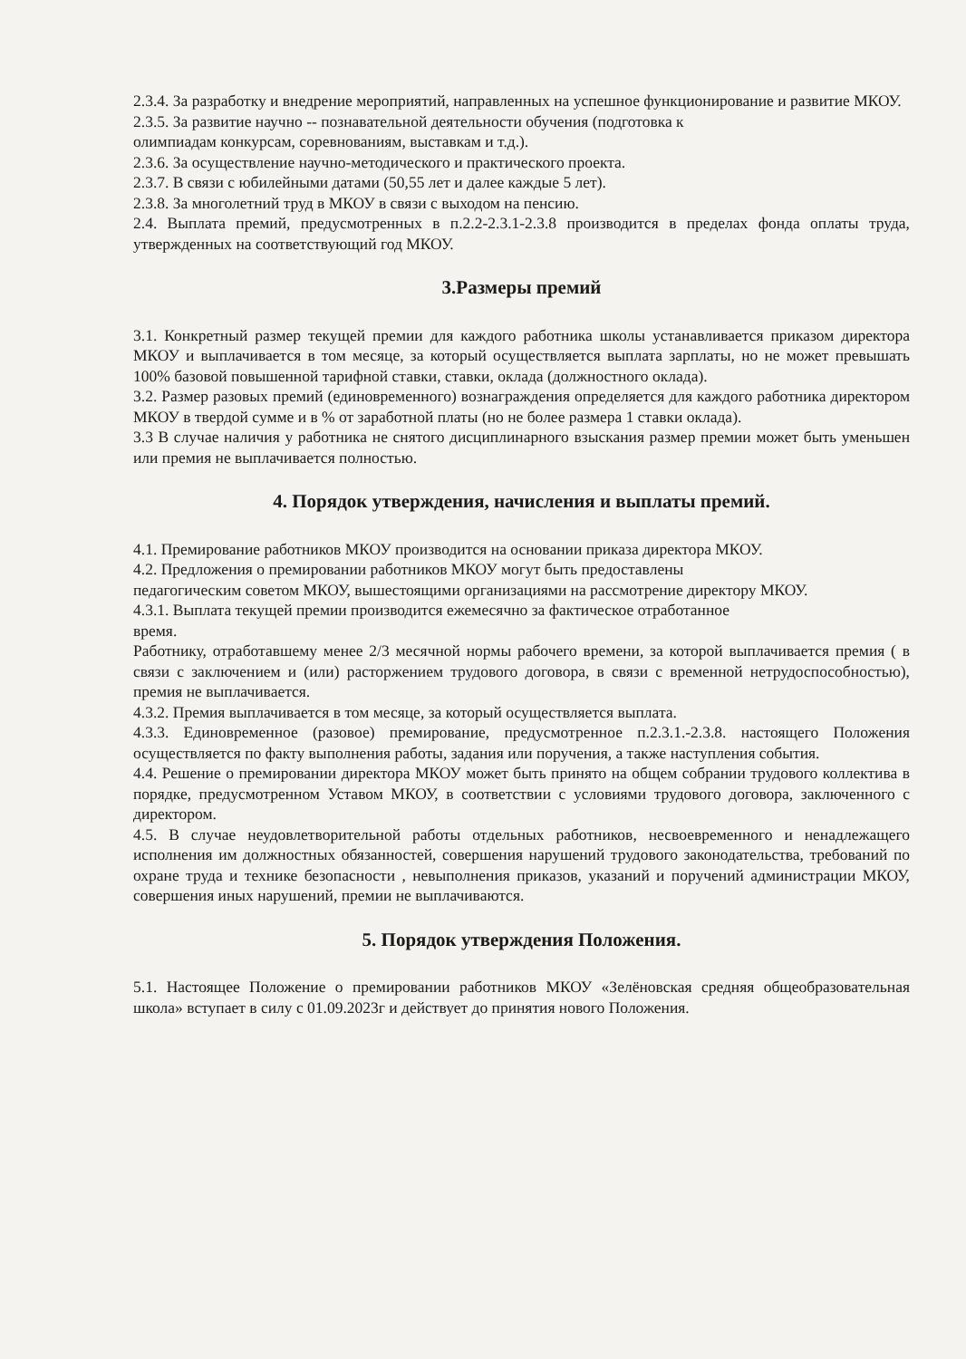2.3.4. За разработку и внедрение мероприятий, направленных на успешное функционирование и развитие МКОУ.
2.3.5. За развитие научно -- познавательной деятельности обучения (подготовка к
олимпиадам конкурсам, соревнованиям, выставкам и т.д.).
2.3.6. За осуществление научно-методического и практического проекта.
2.3.7. В связи с юбилейными датами (50,55 лет и далее каждые 5 лет).
2.3.8. За многолетний труд в МКОУ в связи с выходом на пенсию.
2.4. Выплата премий, предусмотренных в п.2.2-2.3.1-2.3.8 производится в пределах фонда оплаты труда, утвержденных на соответствующий год МКОУ.
3.Размеры премий
3.1. Конкретный размер текущей премии для каждого работника школы устанавливается приказом директора МКОУ и выплачивается в том месяце, за который осуществляется выплата зарплаты, но не может превышать 100% базовой повышенной тарифной ставки, ставки, оклада (должностного оклада).
3.2. Размер разовых премий (единовременного) вознаграждения определяется для каждого работника директором МКОУ в твердой сумме и в % от заработной платы (но не более размера 1 ставки оклада).
3.3 В случае наличия у работника не снятого дисциплинарного взыскания размер премии может быть уменьшен или премия не выплачивается полностью.
4. Порядок утверждения, начисления и выплаты премий.
4.1. Премирование работников МКОУ производится на основании приказа директора МКОУ.
4.2. Предложения о премировании работников МКОУ могут быть предоставлены
педагогическим советом МКОУ, вышестоящими организациями на рассмотрение директору МКОУ.
4.3.1. Выплата текущей премии производится ежемесячно за фактическое отработанное
время.
Работнику, отработавшему менее 2/3 месячной нормы рабочего времени, за которой выплачивается премия ( в связи с заключением и (или) расторжением трудового договора, в связи с временной нетрудоспособностью), премия не выплачивается.
4.3.2. Премия выплачивается в том месяце, за который осуществляется выплата.
4.3.3. Единовременное (разовое) премирование, предусмотренное п.2.3.1.-2.3.8. настоящего Положения осуществляется по факту выполнения работы, задания или поручения, а также наступления события.
4.4. Решение о премировании директора МКОУ может быть принято на общем собрании трудового коллектива в порядке, предусмотренном Уставом МКОУ, в соответствии с условиями трудового договора, заключенного с директором.
4.5. В случае неудовлетворительной работы отдельных работников, несвоевременного и ненадлежащего исполнения им должностных обязанностей, совершения нарушений трудового законодательства, требований по охране труда и технике безопасности , невыполнения приказов, указаний и поручений администрации МКОУ, совершения иных нарушений, премии не выплачиваются.
5. Порядок утверждения Положения.
5.1. Настоящее Положение о премировании работников МКОУ «Зелёновская средняя общеобразовательная школа» вступает в силу с 01.09.2023г и действует до принятия нового Положения.